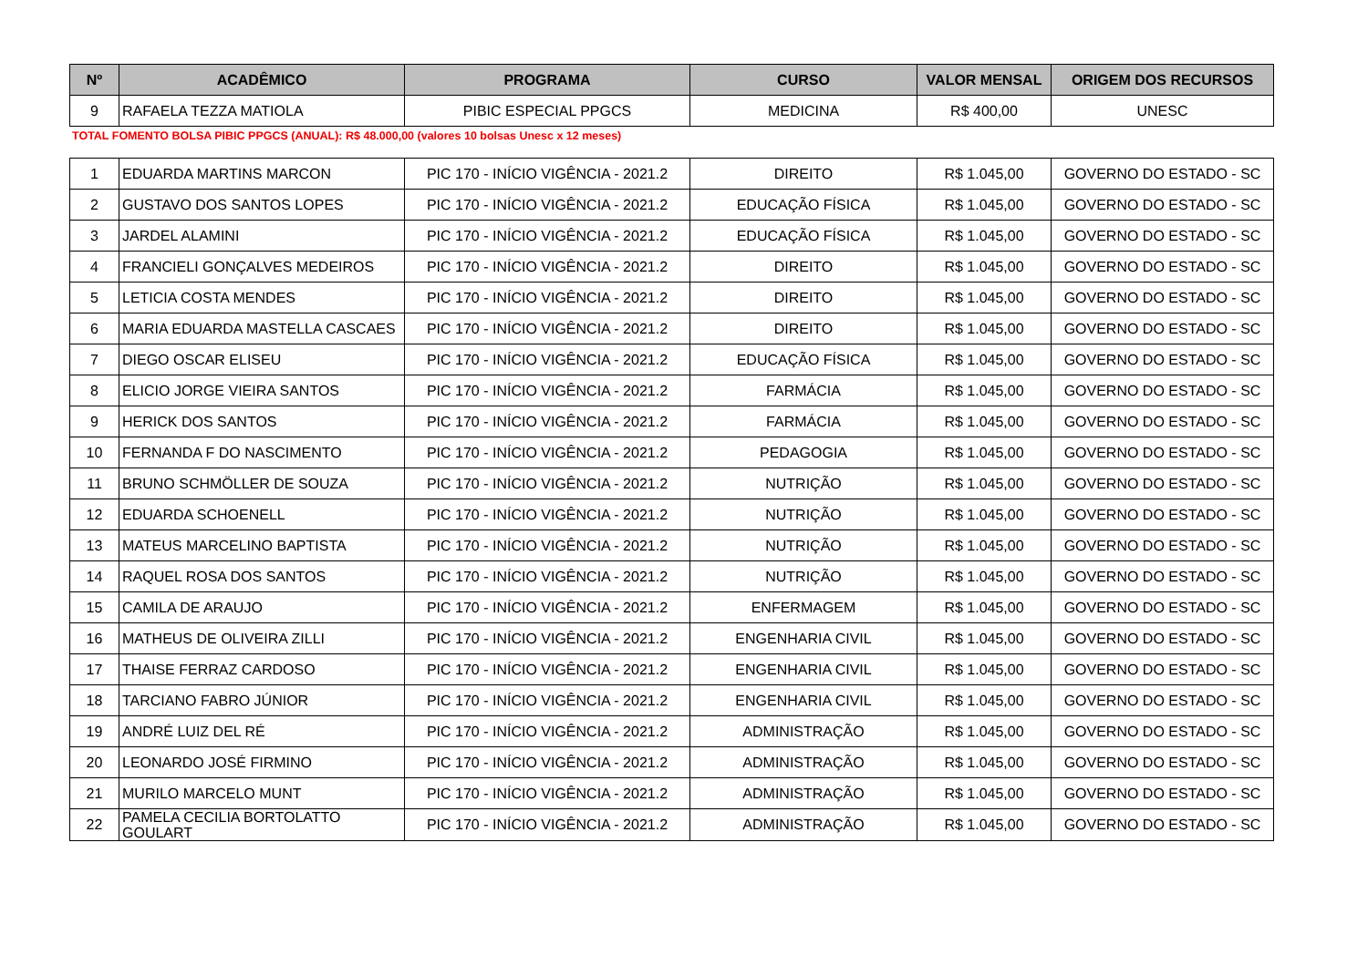| Nº | ACADÊMICO | PROGRAMA | CURSO | VALOR MENSAL | ORIGEM DOS RECURSOS |
| --- | --- | --- | --- | --- | --- |
| 9 | RAFAELA TEZZA MATIOLA | PIBIC ESPECIAL PPGCS | MEDICINA | R$ 400,00 | UNESC |
TOTAL FOMENTO BOLSA PIBIC PPGCS (ANUAL): R$ 48.000,00 (valores 10 bolsas Unesc x 12 meses)
| 1 | EDUARDA MARTINS MARCON | PIC 170 - INÍCIO VIGÊNCIA - 2021.2 | DIREITO | R$ 1.045,00 | GOVERNO DO ESTADO - SC |
| 2 | GUSTAVO DOS SANTOS LOPES | PIC 170 - INÍCIO VIGÊNCIA - 2021.2 | EDUCAÇÃO FÍSICA | R$ 1.045,00 | GOVERNO DO ESTADO - SC |
| 3 | JARDEL ALAMINI | PIC 170 - INÍCIO VIGÊNCIA - 2021.2 | EDUCAÇÃO FÍSICA | R$ 1.045,00 | GOVERNO DO ESTADO - SC |
| 4 | FRANCIELI GONÇALVES MEDEIROS | PIC 170 - INÍCIO VIGÊNCIA - 2021.2 | DIREITO | R$ 1.045,00 | GOVERNO DO ESTADO - SC |
| 5 | LETICIA COSTA MENDES | PIC 170 - INÍCIO VIGÊNCIA - 2021.2 | DIREITO | R$ 1.045,00 | GOVERNO DO ESTADO - SC |
| 6 | MARIA EDUARDA MASTELLA CASCAES | PIC 170 - INÍCIO VIGÊNCIA - 2021.2 | DIREITO | R$ 1.045,00 | GOVERNO DO ESTADO - SC |
| 7 | DIEGO OSCAR ELISEU | PIC 170 - INÍCIO VIGÊNCIA - 2021.2 | EDUCAÇÃO FÍSICA | R$ 1.045,00 | GOVERNO DO ESTADO - SC |
| 8 | ELICIO JORGE VIEIRA SANTOS | PIC 170 - INÍCIO VIGÊNCIA - 2021.2 | FARMÁCIA | R$ 1.045,00 | GOVERNO DO ESTADO - SC |
| 9 | HERICK DOS SANTOS | PIC 170 - INÍCIO VIGÊNCIA - 2021.2 | FARMÁCIA | R$ 1.045,00 | GOVERNO DO ESTADO - SC |
| 10 | FERNANDA F DO NASCIMENTO | PIC 170 - INÍCIO VIGÊNCIA - 2021.2 | PEDAGOGIA | R$ 1.045,00 | GOVERNO DO ESTADO - SC |
| 11 | BRUNO SCHMÖLLER DE SOUZA | PIC 170 - INÍCIO VIGÊNCIA - 2021.2 | NUTRIÇÃO | R$ 1.045,00 | GOVERNO DO ESTADO - SC |
| 12 | EDUARDA SCHOENELL | PIC 170 - INÍCIO VIGÊNCIA - 2021.2 | NUTRIÇÃO | R$ 1.045,00 | GOVERNO DO ESTADO - SC |
| 13 | MATEUS MARCELINO BAPTISTA | PIC 170 - INÍCIO VIGÊNCIA - 2021.2 | NUTRIÇÃO | R$ 1.045,00 | GOVERNO DO ESTADO - SC |
| 14 | RAQUEL ROSA DOS SANTOS | PIC 170 - INÍCIO VIGÊNCIA - 2021.2 | NUTRIÇÃO | R$ 1.045,00 | GOVERNO DO ESTADO - SC |
| 15 | CAMILA DE ARAUJO | PIC 170 - INÍCIO VIGÊNCIA - 2021.2 | ENFERMAGEM | R$ 1.045,00 | GOVERNO DO ESTADO - SC |
| 16 | MATHEUS DE OLIVEIRA ZILLI | PIC 170 - INÍCIO VIGÊNCIA - 2021.2 | ENGENHARIA CIVIL | R$ 1.045,00 | GOVERNO DO ESTADO - SC |
| 17 | THAISE FERRAZ CARDOSO | PIC 170 - INÍCIO VIGÊNCIA - 2021.2 | ENGENHARIA CIVIL | R$ 1.045,00 | GOVERNO DO ESTADO - SC |
| 18 | TARCIANO FABRO JÚNIOR | PIC 170 - INÍCIO VIGÊNCIA - 2021.2 | ENGENHARIA CIVIL | R$ 1.045,00 | GOVERNO DO ESTADO - SC |
| 19 | ANDRÉ LUIZ DEL RÉ | PIC 170 - INÍCIO VIGÊNCIA - 2021.2 | ADMINISTRAÇÃO | R$ 1.045,00 | GOVERNO DO ESTADO - SC |
| 20 | LEONARDO JOSÉ FIRMINO | PIC 170 - INÍCIO VIGÊNCIA - 2021.2 | ADMINISTRAÇÃO | R$ 1.045,00 | GOVERNO DO ESTADO - SC |
| 21 | MURILO MARCELO MUNT | PIC 170 - INÍCIO VIGÊNCIA - 2021.2 | ADMINISTRAÇÃO | R$ 1.045,00 | GOVERNO DO ESTADO - SC |
| 22 | PAMELA CECILIA BORTOLATTO GOULART | PIC 170 - INÍCIO VIGÊNCIA - 2021.2 | ADMINISTRAÇÃO | R$ 1.045,00 | GOVERNO DO ESTADO - SC |